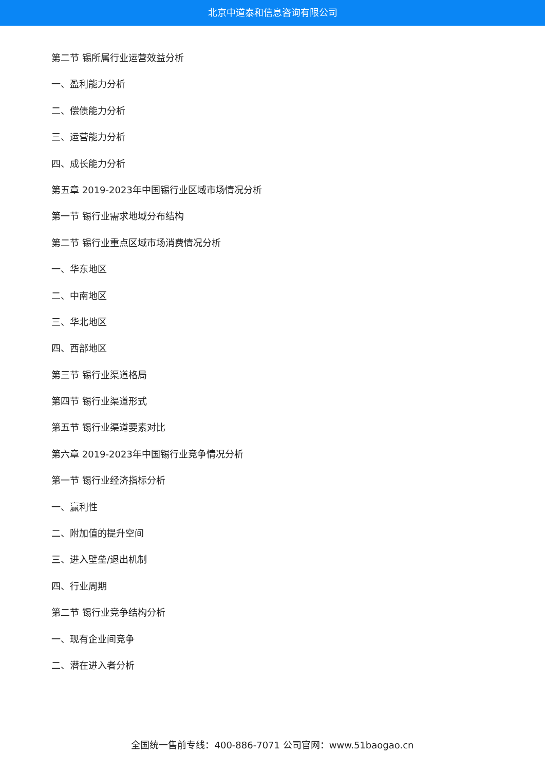北京中道泰和信息咨询有限公司
第二节 锡所属行业运营效益分析
一、盈利能力分析
二、偿债能力分析
三、运营能力分析
四、成长能力分析
第五章 2019-2023年中国锡行业区域市场情况分析
第一节 锡行业需求地域分布结构
第二节 锡行业重点区域市场消费情况分析
一、华东地区
二、中南地区
三、华北地区
四、西部地区
第三节 锡行业渠道格局
第四节 锡行业渠道形式
第五节 锡行业渠道要素对比
第六章 2019-2023年中国锡行业竞争情况分析
第一节 锡行业经济指标分析
一、赢利性
二、附加值的提升空间
三、进入壁垒/退出机制
四、行业周期
第二节 锡行业竞争结构分析
一、现有企业间竞争
二、潜在进入者分析
全国统一售前专线：400-886-7071 公司官网：www.51baogao.cn